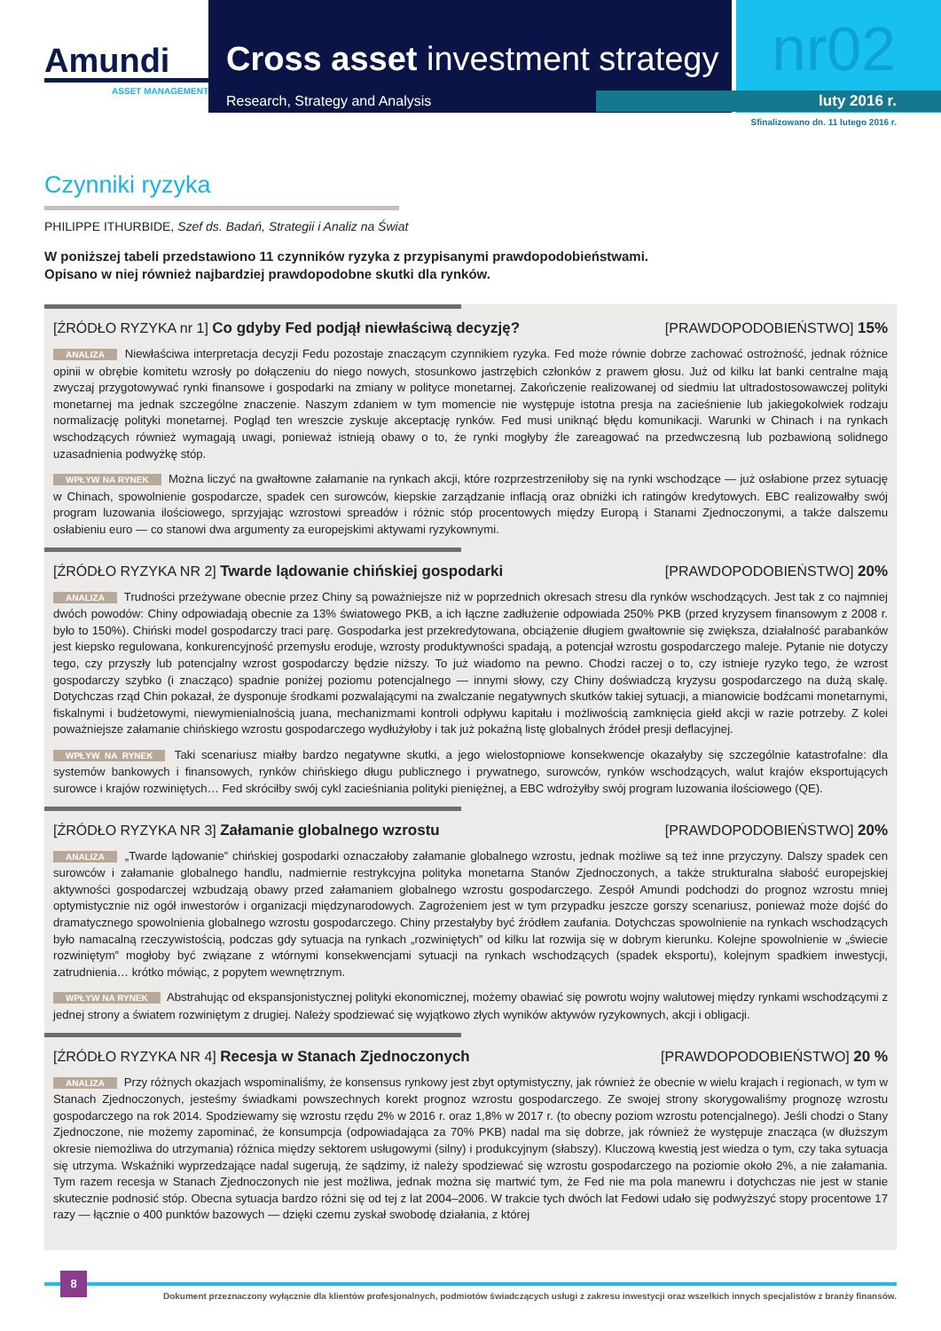Amundi
ASSET MANAGEMENT
Cross asset investment strategy
nr02
Research, Strategy and Analysis luty 2016 r.
Sfinalizowano dn. 11 lutego 2016 r.
Czynniki ryzyka
PHILIPPE ITHURBIDE, Szef ds. Badań, Strategii i Analiz na Świat
W poniższej tabeli przedstawiono 11 czynników ryzyka z przypisanymi prawdopodobieństwami.
Opisano w niej również najbardziej prawdopodobne skutki dla rynków.
[ŹRÓDŁO RYZYKA nr 1] Co gdyby Fed podjął niewłaściwą decyzję? [PRAWDOPODOBIEŃSTWO] 15%
ANALIZA Niewłaściwa interpretacja decyzji Fedu pozostaje znaczącym czynnikiem ryzyka. Fed może równie dobrze zachować ostrożność, jednak różnice opinii w obrębie komitetu wzrosły po dołączeniu do niego nowych, stosunkowo jastrzębich członków z prawem głosu. Już od kilku lat banki centralne mają zwyczaj przygotowywać rynki finansowe i gospodarki na zmiany w polityce monetarnej. Zakończenie realizowanej od siedmiu lat ultradostosowawczej polityki monetarnej ma jednak szczególne znaczenie. Naszym zdaniem w tym momencie nie występuje istotna presja na zacieśnienie lub jakiegokolwiek rodzaju normalizację polityki monetarnej. Pogląd ten wreszcie zyskuje akceptację rynków. Fed musi uniknąć błędu komunikacji. Warunki w Chinach i na rynkach wschodzących również wymagają uwagi, ponieważ istnieją obawy o to, że rynki mogłyby źle zareagować na przedwczesną lub pozbawioną solidnego uzasadnienia podwyżkę stóp.
WPŁYW NA RYNEK Można liczyć na gwałtowne załamanie na rynkach akcji, które rozprzestrzeniłoby się na rynki wschodzące — już osłabione przez sytuację w Chinach, spowolnienie gospodarcze, spadek cen surowców, kiepskie zarządzanie inflacją oraz obniżki ich ratingów kredytowych. EBC realizowałby swój program luzowania ilościowego, sprzyjając wzrostowi spreadów i różnic stóp procentowych między Europą i Stanami Zjednoczonymi, a także dalszemu osłabieniu euro — co stanowi dwa argumenty za europejskimi aktywami ryzykownymi.
[ŹRÓDŁO RYZYKA NR 2] Twarde lądowanie chińskiej gospodarki [PRAWDOPODOBIEŃSTWO] 20%
ANALIZA Trudności przeżywane obecnie przez Chiny są poważniejsze niż w poprzednich okresach stresu dla rynków wschodzących. Jest tak z co najmniej dwóch powodów: Chiny odpowiadają obecnie za 13% światowego PKB, a ich łączne zadłużenie odpowiada 250% PKB (przed kryzysem finansowym z 2008 r. było to 150%). Chiński model gospodarczy traci parę. Gospodarka jest przekredytowana, obciążenie długiem gwałtownie się zwiększa, działalność parabanków jest kiepsko regulowana, konkurencyjność przemysłu eroduje, wzrosty produktywności spadają, a potencjał wzrostu gospodarczego maleje. Pytanie nie dotyczy tego, czy przyszły lub potencjalny wzrost gospodarczy będzie niższy. To już wiadomo na pewno. Chodzi raczej o to, czy istnieje ryzyko tego, że wzrost gospodarczy szybko (i znacząco) spadnie poniżej poziomu potencjalnego — innymi słowy, czy Chiny doświadczą kryzysu gospodarczego na dużą skalę. Dotychczas rząd Chin pokazał, że dysponuje środkami pozwalającymi na zwalczanie negatywnych skutków takiej sytuacji, a mianowicie bodźcami monetarnymi, fiskalnymi i budżetowymi, niewymienialnością juana, mechanizmami kontroli odpływu kapitału i możliwością zamknięcia giełd akcji w razie potrzeby. Z kolei poważniejsze załamanie chińskiego wzrostu gospodarczego wydłużyłoby i tak już pokaźną listę globalnych źródeł presji deflacyjnej.
WPŁYW NA RYNEK Taki scenariusz miałby bardzo negatywne skutki, a jego wielostopniowe konsekwencje okazałyby się szczególnie katastrofalne: dla systemów bankowych i finansowych, rynków chińskiego długu publicznego i prywatnego, surowców, rynków wschodzących, walut krajów eksportujących surowce i krajów rozwiniętych… Fed skróciłby swój cykl zacieśniania polityki pieniężnej, a EBC wdrożyłby swój program luzowania ilościowego (QE).
[ŹRÓDŁO RYZYKA NR 3] Załamanie globalnego wzrostu [PRAWDOPODOBIEŃSTWO] 20%
ANALIZA „Twarde lądowanie” chińskiej gospodarki oznaczałoby załamanie globalnego wzrostu, jednak możliwe są też inne przyczyny. Dalszy spadek cen surowców i załamanie globalnego handlu, nadmiernie restrykcyjna polityka monetarna Stanów Zjednoczonych, a także strukturalna słabość europejskiej aktywności gospodarczej wzbudzają obawy przed załamaniem globalnego wzrostu gospodarczego. Zespół Amundi podchodzi do prognoz wzrostu mniej optymistycznie niż ogół inwestorów i organizacji międzynarodowych. Zagrożeniem jest w tym przypadku jeszcze gorszy scenariusz, ponieważ może dojść do dramatycznego spowolnienia globalnego wzrostu gospodarczego. Chiny przestałyby być źródłem zaufania. Dotychczas spowolnienie na rynkach wschodzących było namacalną rzeczywistością, podczas gdy sytuacja na rynkach „rozwiniętych” od kilku lat rozwija się w dobrym kierunku. Kolejne spowolnienie w „świecie rozwiniętym” mogłoby być związane z wtórnymi konsekwencjami sytuacji na rynkach wschodzących (spadek eksportu), kolejnym spadkiem inwestycji, zatrudnienia… krótko mówiąc, z popytem wewnętrznym.
WPŁYW NA RYNEK Abstrahując od ekspansjonistycznej polityki ekonomicznej, możemy obawiać się powrotu wojny walutowej między rynkami wschodzącymi z jednej strony a światem rozwiniętym z drugiej. Należy spodziewać się wyjątkowo złych wyników aktywów ryzykownych, akcji i obligacji.
[ŹRÓDŁO RYZYKA NR 4] Recesja w Stanach Zjednoczonych [PRAWDOPODOBIEŃSTWO] 20 %
ANALIZA Przy różnych okazjach wspominaliśmy, że konsensus rynkowy jest zbyt optymistyczny, jak również że obecnie w wielu krajach i regionach, w tym w Stanach Zjednoczonych, jesteśmy świadkami powszechnych korekt prognoz wzrostu gospodarczego. Ze swojej strony skorygowaliśmy prognozę wzrostu gospodarczego na rok 2014. Spodziewamy się wzrostu rzędu 2% w 2016 r. oraz 1,8% w 2017 r. (to obecny poziom wzrostu potencjalnego). Jeśli chodzi o Stany Zjednoczone, nie możemy zapominać, że konsumpcja (odpowiadająca za 70% PKB) nadal ma się dobrze, jak również że występuje znacząca (w dłuższym okresie niemożliwa do utrzymania) różnica między sektorem usługowymi (silny) i produkcyjnym (słabszy). Kluczową kwestią jest wiedza o tym, czy taka sytuacja się utrzyma. Wskaźniki wyprzedzające nadal sugerują, że sądzimy, iż należy spodziewać się wzrostu gospodarczego na poziomie około 2%, a nie załamania. Tym razem recesja w Stanach Zjednoczonych nie jest możliwa, jednak można się martwić tym, że Fed nie ma pola manewru i dotychczas nie jest w stanie skutecznie podnosić stóp. Obecna sytuacja bardzo różni się od tej z lat 2004–2006. W trakcie tych dwóch lat Fedowi udało się podwyższyć stopy procentowe 17 razy — łącznie o 400 punktów bazowych — dzięki czemu zyskał swobodę działania, z której
8
Dokument przeznaczony wyłącznie dla klientów profesjonalnych, podmiotów świadczących usługi z zakresu inwestycji oraz wszelkich innych specjalistów z branży finansów.